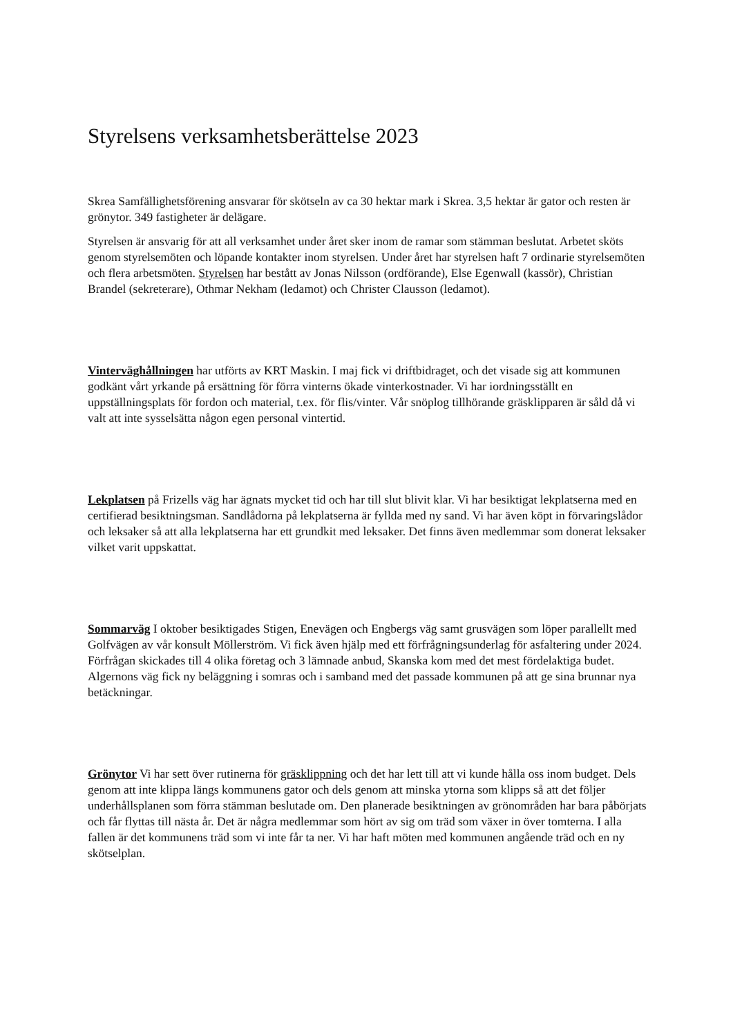Styrelsens verksamhetsberättelse 2023
Skrea Samfällighetsförening ansvarar för skötseln av ca 30 hektar mark i Skrea. 3,5 hektar är gator och resten är grönytor. 349 fastigheter är delägare.
Styrelsen är ansvarig för att all verksamhet under året sker inom de ramar som stämman beslutat. Arbetet sköts genom styrelsemöten och löpande kontakter inom styrelsen. Under året har styrelsen haft 7 ordinarie styrelsemöten och flera arbetsmöten. Styrelsen har bestått av Jonas Nilsson (ordförande), Else Egenwall (kassör), Christian Brandel (sekreterare), Othmar Nekham (ledamot) och Christer Clausson (ledamot).
Vinterväghållningen har utförts av KRT Maskin. I maj fick vi driftbidraget, och det visade sig att kommunen godkänt vårt yrkande på ersättning för förra vinterns ökade vinterkostnader. Vi har iordningsställt en uppställningsplats för fordon och material, t.ex. för flis/vinter. Vår snöplog tillhörande gräsklipparen är såld då vi valt att inte sysselsätta någon egen personal vintertid.
Lekplatsen på Frizells väg har ägnats mycket tid och har till slut blivit klar. Vi har besiktigat lekplatserna med en certifierad besiktningsman. Sandlådorna på lekplatserna är fyllda med ny sand. Vi har även köpt in förvaringslådor och leksaker så att alla lekplatserna har ett grundkit med leksaker. Det finns även medlemmar som donerat leksaker vilket varit uppskattat.
Sommarväg I oktober besiktigades Stigen, Enevägen och Engbergs väg samt grusvägen som löper parallellt med Golfvägen av vår konsult Möllerström. Vi fick även hjälp med ett förfrågningsunderlag för asfaltering under 2024. Förfrågan skickades till 4 olika företag och 3 lämnade anbud, Skanska kom med det mest fördelaktiga budet. Algernons väg fick ny beläggning i somras och i samband med det passade kommunen på att ge sina brunnar nya betäckningar.
Grönytor Vi har sett över rutinerna för gräsklippning och det har lett till att vi kunde hålla oss inom budget. Dels genom att inte klippa längs kommunens gator och dels genom att minska ytorna som klipps så att det följer underhållsplanen som förra stämman beslutade om. Den planerade besiktningen av grönområden har bara påbörjats och får flyttas till nästa år. Det är några medlemmar som hört av sig om träd som växer in över tomterna. I alla fallen är det kommunens träd som vi inte får ta ner. Vi har haft möten med kommunen angående träd och en ny skötselplan.